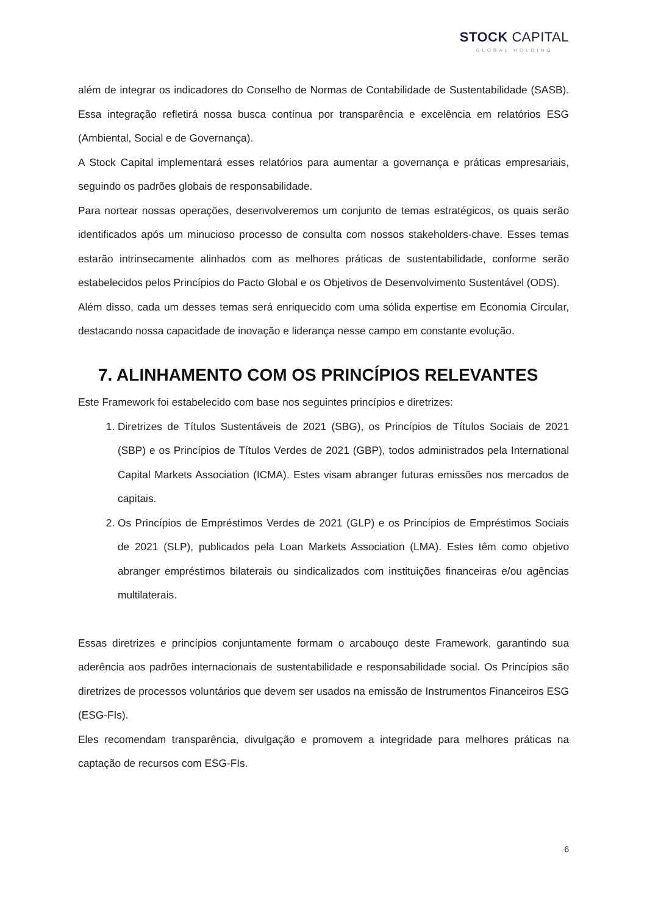STOCK CAPITAL
GLOBAL HOLDING
além de integrar os indicadores do Conselho de Normas de Contabilidade de Sustentabilidade (SASB). Essa integração refletirá nossa busca contínua por transparência e excelência em relatórios ESG (Ambiental, Social e de Governança).
A Stock Capital implementará esses relatórios para aumentar a governança e práticas empresariais, seguindo os padrões globais de responsabilidade.
Para nortear nossas operações, desenvolveremos um conjunto de temas estratégicos, os quais serão identificados após um minucioso processo de consulta com nossos stakeholders-chave. Esses temas estarão intrinsecamente alinhados com as melhores práticas de sustentabilidade, conforme serão estabelecidos pelos Princípios do Pacto Global e os Objetivos de Desenvolvimento Sustentável (ODS).
Além disso, cada um desses temas será enriquecido com uma sólida expertise em Economia Circular, destacando nossa capacidade de inovação e liderança nesse campo em constante evolução.
7. ALINHAMENTO COM OS PRINCÍPIOS RELEVANTES
Este Framework foi estabelecido com base nos seguintes princípios e diretrizes:
1. Diretrizes de Títulos Sustentáveis de 2021 (SBG), os Princípios de Títulos Sociais de 2021 (SBP) e os Princípios de Títulos Verdes de 2021 (GBP), todos administrados pela International Capital Markets Association (ICMA). Estes visam abranger futuras emissões nos mercados de capitais.
2. Os Princípios de Empréstimos Verdes de 2021 (GLP) e os Princípios de Empréstimos Sociais de 2021 (SLP), publicados pela Loan Markets Association (LMA). Estes têm como objetivo abranger empréstimos bilaterais ou sindicalizados com instituições financeiras e/ou agências multilaterais.
Essas diretrizes e princípios conjuntamente formam o arcabouço deste Framework, garantindo sua aderência aos padrões internacionais de sustentabilidade e responsabilidade social. Os Princípios são diretrizes de processos voluntários que devem ser usados na emissão de Instrumentos Financeiros ESG (ESG-FIs).
Eles recomendam transparência, divulgação e promovem a integridade para melhores práticas na captação de recursos com ESG-FIs.
6